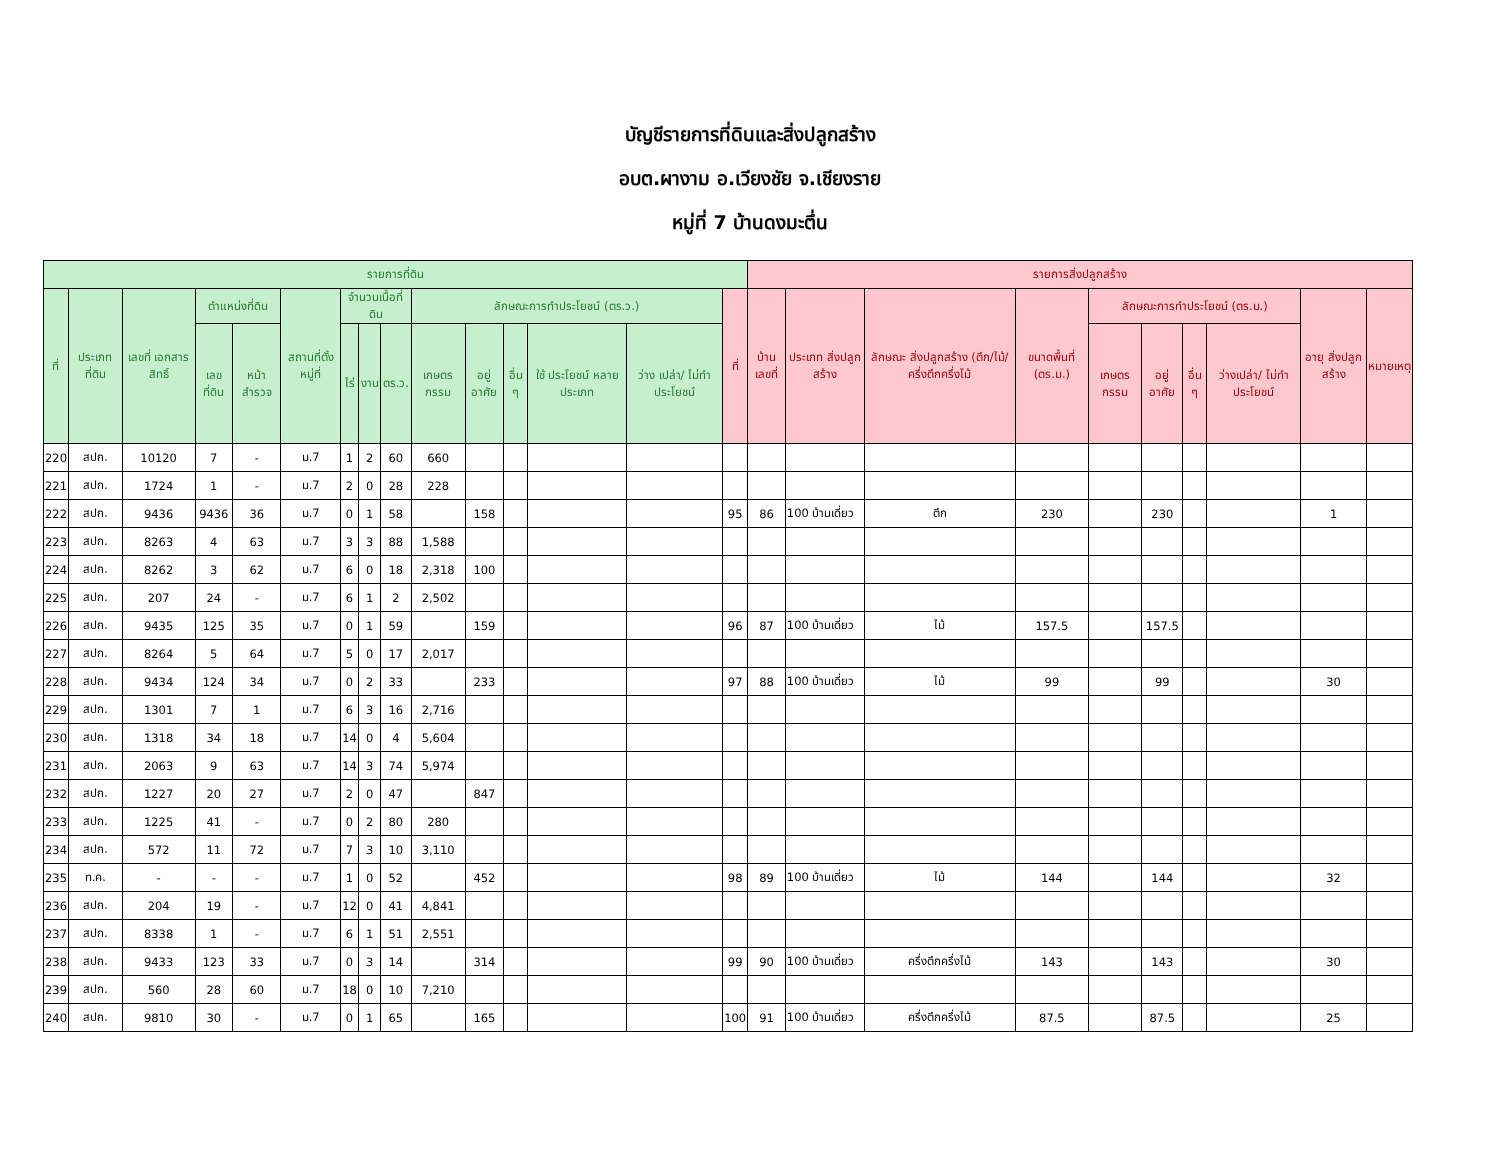บัญชีรายการที่ดินและสิ่งปลูกสร้าง
อบต.ผางาม อ.เวียงชัย จ.เชียงราย
หมู่ที่ 7 บ้านดงมะตึ่น
| รายการที่ดิน | | | | | | | | | | | | | | | รายการสิ่งปลูกสร้าง | | | | | | | | | |
| --- | --- | --- | --- | --- | --- | --- | --- | --- | --- | --- | --- | --- | --- | --- | --- | --- | --- | --- | --- | --- | --- | --- | --- | --- |
| ที่ | ประเภท ที่ดิน | เลขที่ เอกสาร สิทธิ์ | ตำแหน่งที่ดิน | | สถานที่ตั้ง หมู่ที่ | จำนวนเนื้อที่ดิน | | | ลักษณะการทำประโยชน์ (ตร.ว.) | | | | | ที่ | บ้านเลขที่ | ประเภท สิ่งปลูกสร้าง | ลักษณะ สิ่งปลูกสร้าง (ตึก/ไม้/ครึ่งตึกครึ่งไม้ | ขนาดพื้นที่ (ตร.ม.) | ลักษณะการทำประโยชน์ (ตร.ม.) | | | | อายุ สิ่งปลูกสร้าง | หมายเหตุ |
| | | | เลขที่ดิน | หน้า สำรวจ | | ไร่ | งาน | ตร.ว. | เกษตร กรรม | อยู่อาศัย | อื่น ๆ | ใช้ ประโยชน์ หลาย ประเภท | ว่าง เปล่า/ ไม่ทำ ประโยชน์ | | | | | | เกษตร กรรม | อยู่อาศัย | อื่น ๆ | ว่างเปล่า/ ไม่ทำ ประโยชน์ | | |
| 220 | สปก. | 10120 | 7 | - | ม.7 | 1 | 2 | 60 | 660 | | | | | | | | | | | | | | | |
| 221 | สปก. | 1724 | 1 | - | ม.7 | 2 | 0 | 28 | 228 | | | | | | | | | | | | | | | |
| 222 | สปก. | 9436 | 9436 | 36 | ม.7 | 0 | 1 | 58 | | 158 | | | | 95 | 86 | 100 บ้านเดี่ยว | ตึก | 230 | | 230 | | | 1 | |
| 223 | สปก. | 8263 | 4 | 63 | ม.7 | 3 | 3 | 88 | 1,588 | | | | | | | | | | | | | | | |
| 224 | สปก. | 8262 | 3 | 62 | ม.7 | 6 | 0 | 18 | 2,318 | 100 | | | | | | | | | | | | | | |
| 225 | สปก. | 207 | 24 | - | ม.7 | 6 | 1 | 2 | 2,502 | | | | | | | | | | | | | | | |
| 226 | สปก. | 9435 | 125 | 35 | ม.7 | 0 | 1 | 59 | | 159 | | | | 96 | 87 | 100 บ้านเดี่ยว | ไม้ | 157.5 | | 157.5 | | | | |
| 227 | สปก. | 8264 | 5 | 64 | ม.7 | 5 | 0 | 17 | 2,017 | | | | | | | | | | | | | | | |
| 228 | สปก. | 9434 | 124 | 34 | ม.7 | 0 | 2 | 33 | | 233 | | | | 97 | 88 | 100 บ้านเดี่ยว | ไม้ | 99 | | 99 | | | 30 | |
| 229 | สปก. | 1301 | 7 | 1 | ม.7 | 6 | 3 | 16 | 2,716 | | | | | | | | | | | | | | | |
| 230 | สปก. | 1318 | 34 | 18 | ม.7 | 14 | 0 | 4 | 5,604 | | | | | | | | | | | | | | | |
| 231 | สปก. | 2063 | 9 | 63 | ม.7 | 14 | 3 | 74 | 5,974 | | | | | | | | | | | | | | | |
| 232 | สปก. | 1227 | 20 | 27 | ม.7 | 2 | 0 | 47 | | 847 | | | | | | | | | | | | | | |
| 233 | สปก. | 1225 | 41 | - | ม.7 | 0 | 2 | 80 | 280 | | | | | | | | | | | | | | | |
| 234 | สปก. | 572 | 11 | 72 | ม.7 | 7 | 3 | 10 | 3,110 | | | | | | | | | | | | | | | |
| 235 | ท.ค. | - | - | - | ม.7 | 1 | 0 | 52 | | 452 | | | | 98 | 89 | 100 บ้านเดี่ยว | ไม้ | 144 | | 144 | | | 32 | |
| 236 | สปก. | 204 | 19 | - | ม.7 | 12 | 0 | 41 | 4,841 | | | | | | | | | | | | | | | |
| 237 | สปก. | 8338 | 1 | - | ม.7 | 6 | 1 | 51 | 2,551 | | | | | | | | | | | | | | | |
| 238 | สปก. | 9433 | 123 | 33 | ม.7 | 0 | 3 | 14 | | 314 | | | | 99 | 90 | 100 บ้านเดี่ยว | ครึ่งตึกครึ่งไม้ | 143 | | 143 | | | 30 | |
| 239 | สปก. | 560 | 28 | 60 | ม.7 | 18 | 0 | 10 | 7,210 | | | | | | | | | | | | | | | |
| 240 | สปก. | 9810 | 30 | - | ม.7 | 0 | 1 | 65 | | 165 | | | | 100 | 91 | 100 บ้านเดี่ยว | ครึ่งตึกครึ่งไม้ | 87.5 | | 87.5 | | | 25 | |